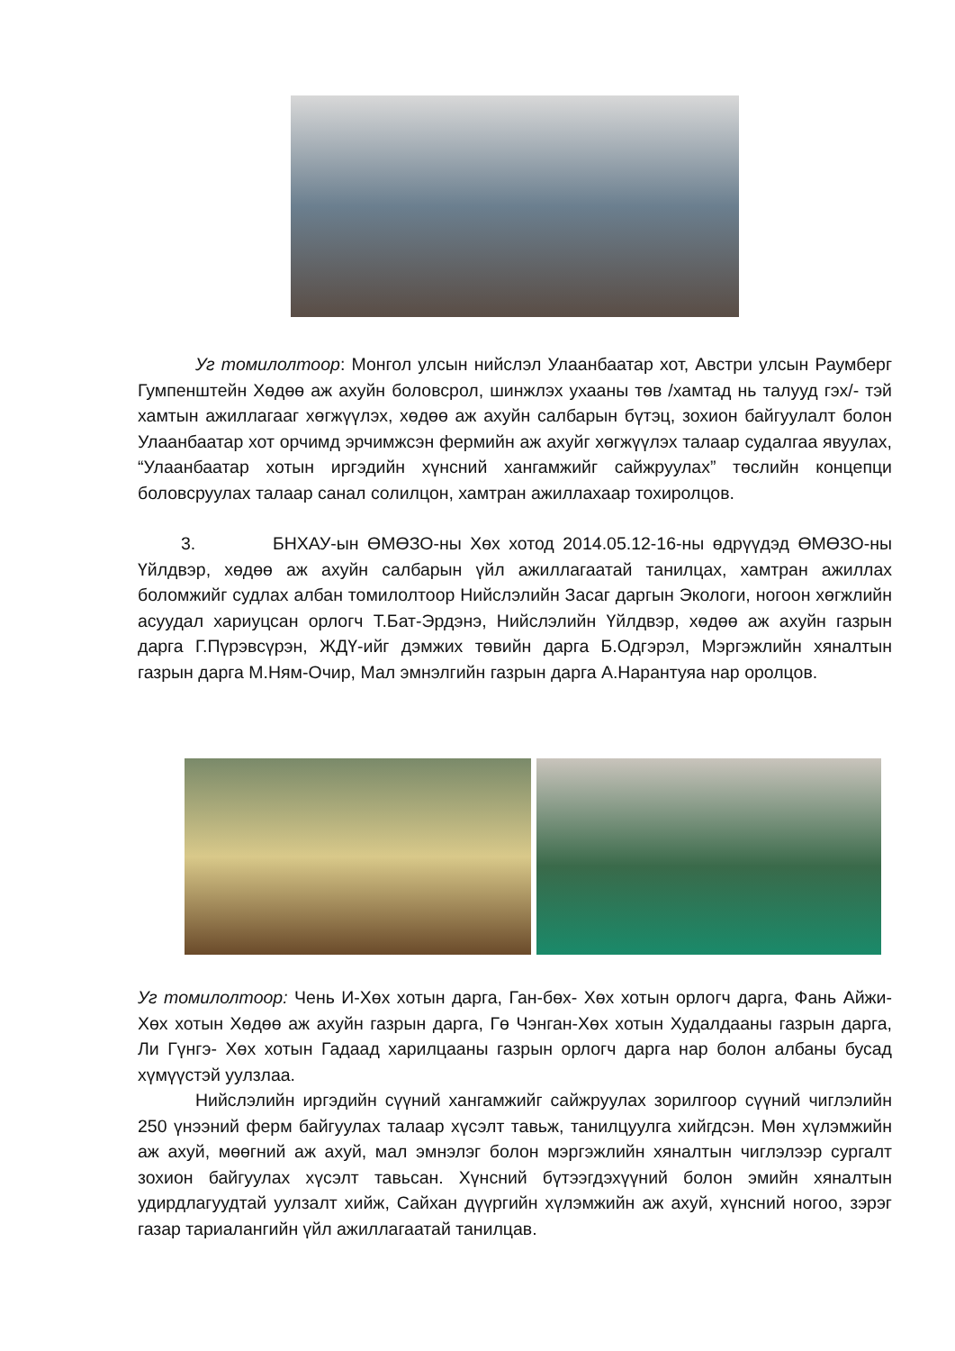Уг томилолтоор: Монгол улсын нийслэл Улаанбаатар хот, Австри улсын Раумберг Гумпенштейн Хөдөө аж ахуйн боловсрол, шинжлэх ухааны төв /хамтад нь талууд гэх/- тэй хамтын ажиллагааг хөгжүүлэх, хөдөө аж ахуйн салбарын бүтэц, зохион байгуулалт болон Улаанбаатар хот орчимд эрчимжсэн фермийн аж ахуйг хөгжүүлэх талаар судалгаа явуулах, “Улаанбаатар хотын иргэдийн хүнсний хангамжийг сайжруулах” төслийн концепци боловсруулах талаар санал солилцон, хамтран ажиллахаар тохиролцов.
3. БНХАУ-ын ӨМӨЗО-ны Хөх хотод 2014.05.12-16-ны өдрүүдэд ӨМӨЗО-ны Үйлдвэр, хөдөө аж ахуйн салбарын үйл ажиллагаатай танилцах, хамтран ажиллах боломжийг судлах албан томилолтоор Нийслэлийн Засаг даргын Экологи, ногоон хөгжлийн асуудал хариуцсан орлогч Т.Бат-Эрдэнэ, Нийслэлийн Үйлдвэр, хөдөө аж ахуйн газрын дарга Г.Пүрэвсүрэн, ЖДҮ-ийг дэмжих төвийн дарга Б.Одгэрэл, Мэргэжлийн хяналтын газрын дарга М.Ням-Очир, Мал эмнэлгийн газрын дарга А.Нарантуяа нар оролцов.
Уг томилолтоор: Чень И-Хөх хотын дарга, Ган-бөх- Хөх хотын орлогч дарга, Фань Айжи-Хөх хотын Хөдөө аж ахуйн газрын дарга, Гө Чэнган-Хөх хотын Худалдааны газрын дарга, Ли Гүнгэ- Хөх хотын Гадаад харилцааны газрын орлогч дарга нар болон албаны бусад хүмүүстэй уулзлаа.
Нийслэлийн иргэдийн сүүний хангамжийг сайжруулах зорилгоор сүүний чиглэлийн 250 үнээний ферм байгуулах талаар хүсэлт тавьж, танилцуулга хийгдсэн. Мөн хүлэмжийн аж ахуй, мөөгний аж ахуй, мал эмнэлэг болон мэргэжлийн хяналтын чиглэлээр сургалт зохион байгуулах хүсэлт тавьсан. Хүнсний бүтээгдэхүүний болон эмийн хяналтын удирдлагуудтай уулзалт хийж, Сайхан дүүргийн хүлэмжийн аж ахуй, хүнсний ногоо, зэрэг газар тариалангийн үйл ажиллагаатай танилцав.